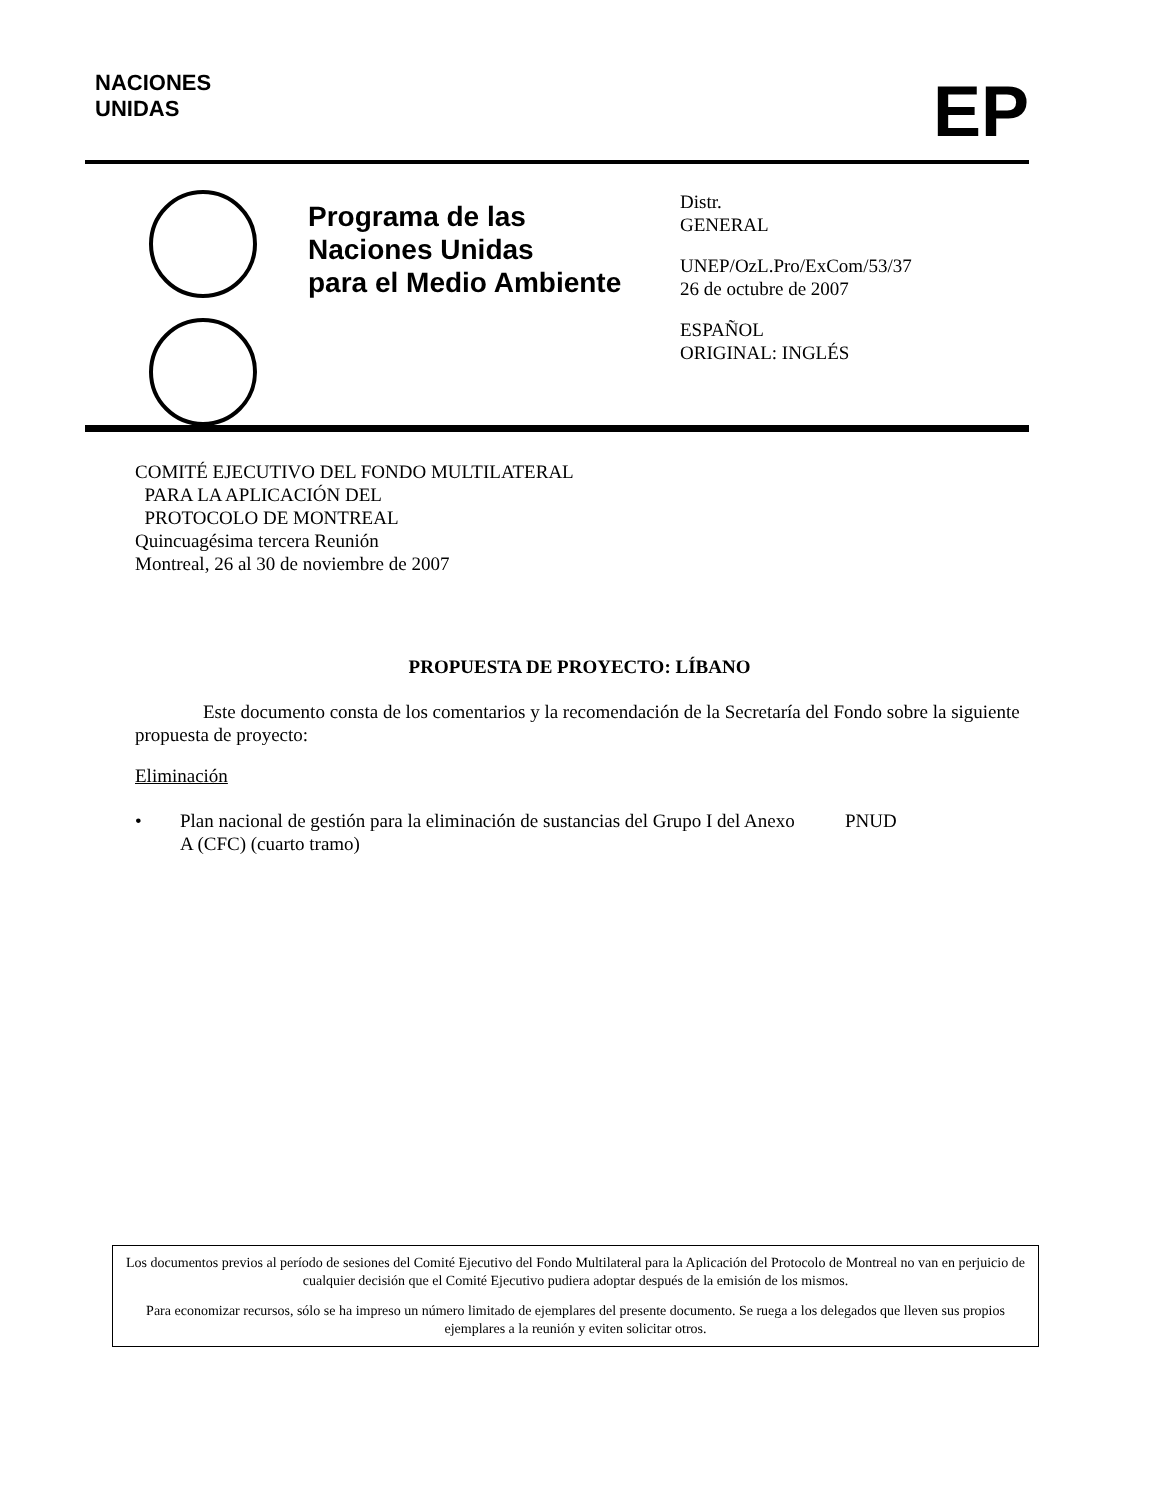NACIONES
UNIDAS
EP
Programa de las
Naciones Unidas
para el Medio Ambiente
Distr.
GENERAL
UNEP/OzL.Pro/ExCom/53/37
26 de octubre de 2007
ESPAÑOL
ORIGINAL: INGLÉS
COMITÉ EJECUTIVO DEL FONDO MULTILATERAL
PARA LA APLICACIÓN DEL
PROTOCOLO DE MONTREAL
Quincuagésima tercera Reunión
Montreal, 26 al 30 de noviembre de 2007
PROPUESTA DE PROYECTO: LÍBANO
Este documento consta de los comentarios y la recomendación de la Secretaría del Fondo sobre la siguiente propuesta de proyecto:
Eliminación
• Plan nacional de gestión para la eliminación de sustancias del Grupo I del Anexo A (CFC) (cuarto tramo) PNUD
Los documentos previos al período de sesiones del Comité Ejecutivo del Fondo Multilateral para la Aplicación del Protocolo de Montreal no van en perjuicio de cualquier decisión que el Comité Ejecutivo pudiera adoptar después de la emisión de los mismos.
Para economizar recursos, sólo se ha impreso un número limitado de ejemplares del presente documento. Se ruega a los delegados que lleven sus propios ejemplares a la reunión y eviten solicitar otros.